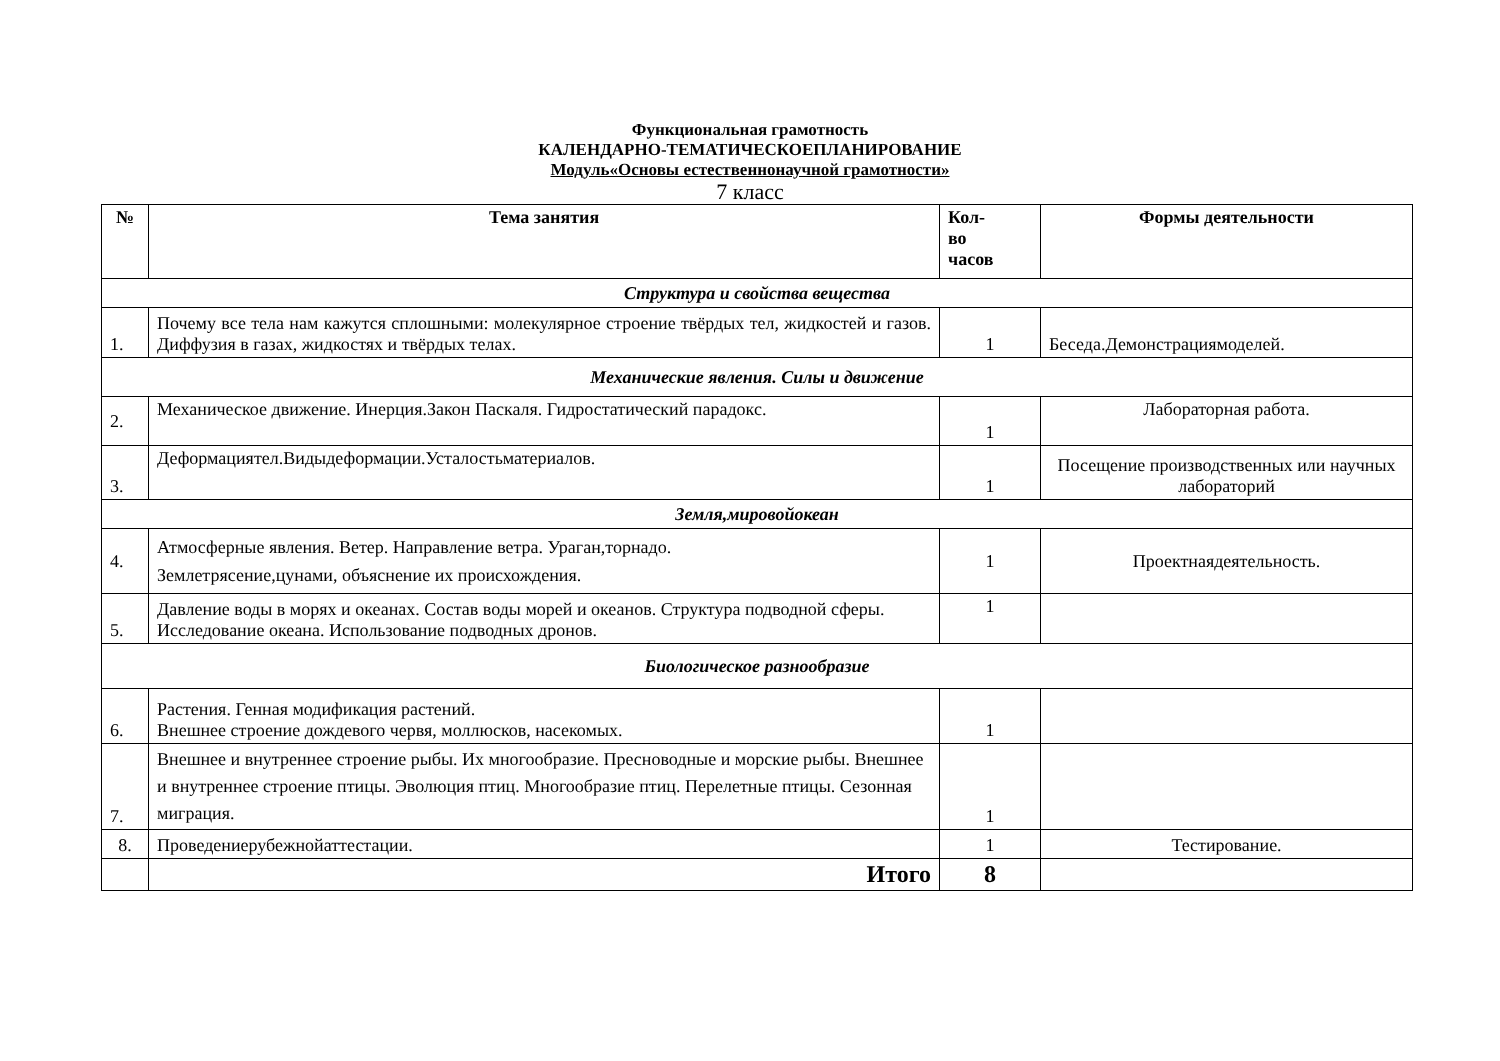Функциональная грамотность
КАЛЕНДАРНО-ТЕМАТИЧЕСКОЕПЛАНИРОВАНИЕ
Модуль«Основы естественнонаучной грамотности»
7 класс
| № | Тема занятия | Кол- во часов | Формы деятельности |
| --- | --- | --- | --- |
| Структура и свойства вещества | | | |
| 1. | Почему все тела нам кажутся сплошными: молекулярное строение твёрдых тел, жидкостей и газов. Диффузия в газах, жидкостях и твёрдых телах. | 1 | Беседа.Демонстрациямоделей. |
| Механические явления. Силы и движение | | | |
| 2. | Механическое движение. Инерция.Закон Паскаля. Гидростатический парадокс. | 1 | Лабораторная работа. |
| 3. | Деформациятел.Видыдеформации.Усталостьматериалов. | 1 | Посещение производственных или научных лабораторий |
| Земля,мировойокеан | | | |
| 4. | Атмосферные явления. Ветер. Направление ветра. Ураган,торнадо. Землетрясение,цунами, объяснение их происхождения. | 1 | Проектнаядеятельность. |
| 5. | Давление воды в морях и океанах. Состав воды морей и океанов. Структура подводной сферы. Исследование океана. Использование подводных дронов. | 1 | |
| Биологическое разнообразие | | | |
| 6. | Растения. Генная модификация растений. Внешнее строение дождевого червя, моллюсков, насекомых. | 1 | |
| 7. | Внешнее и внутреннее строение рыбы. Их многообразие. Пресноводные и морские рыбы. Внешнее и внутреннее строение птицы. Эволюция птиц. Многообразие птиц. Перелетные птицы. Сезонная миграция. | 1 | |
| 8. | Проведениерубежнойаттестации. | 1 | Тестирование. |
| | Итого | 8 | |